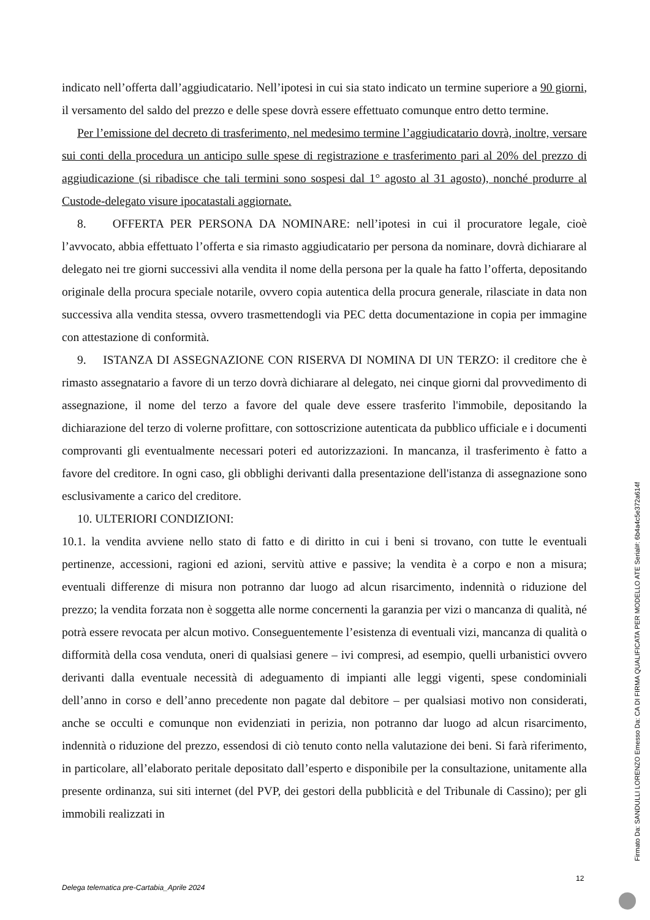indicato nell’offerta dall’aggiudicatario. Nell’ipotesi in cui sia stato indicato un termine superiore a 90 giorni, il versamento del saldo del prezzo e delle spese dovrà essere effettuato comunque entro detto termine.
Per l’emissione del decreto di trasferimento, nel medesimo termine l’aggiudicatario dovrà, inoltre, versare sui conti della procedura un anticipo sulle spese di registrazione e trasferimento pari al 20% del prezzo di aggiudicazione (si ribadisce che tali termini sono sospesi dal 1° agosto al 31 agosto), nonché produrre al Custode-delegato visure ipocatastali aggiornate.
8. OFFERTA PER PERSONA DA NOMINARE: nell’ipotesi in cui il procuratore legale, cioè l’avvocato, abbia effettuato l’offerta e sia rimasto aggiudicatario per persona da nominare, dovrà dichiarare al delegato nei tre giorni successivi alla vendita il nome della persona per la quale ha fatto l’offerta, depositando originale della procura speciale notarile, ovvero copia autentica della procura generale, rilasciate in data non successiva alla vendita stessa, ovvero trasmettendogli via PEC detta documentazione in copia per immagine con attestazione di conformità.
9. ISTANZA DI ASSEGNAZIONE CON RISERVA DI NOMINA DI UN TERZO: il creditore che è rimasto assegnatario a favore di un terzo dovrà dichiarare al delegato, nei cinque giorni dal provvedimento di assegnazione, il nome del terzo a favore del quale deve essere trasferito l'immobile, depositando la dichiarazione del terzo di volerne profittare, con sottoscrizione autenticata da pubblico ufficiale e i documenti comprovanti gli eventualmente necessari poteri ed autorizzazioni. In mancanza, il trasferimento è fatto a favore del creditore. In ogni caso, gli obblighi derivanti dalla presentazione dell'istanza di assegnazione sono esclusivamente a carico del creditore.
10. ULTERIORI CONDIZIONI:
10.1. la vendita avviene nello stato di fatto e di diritto in cui i beni si trovano, con tutte le eventuali pertinenze, accessioni, ragioni ed azioni, servitù attive e passive; la vendita è a corpo e non a misura; eventuali differenze di misura non potranno dar luogo ad alcun risarcimento, indennità o riduzione del prezzo; la vendita forzata non è soggetta alle norme concernenti la garanzia per vizi o mancanza di qualità, né potrà essere revocata per alcun motivo. Conseguentemente l’esistenza di eventuali vizi, mancanza di qualità o difformità della cosa venduta, oneri di qualsiasi genere – ivi compresi, ad esempio, quelli urbanistici ovvero derivanti dalla eventuale necessità di adeguamento di impianti alle leggi vigenti, spese condominiali dell’anno in corso e dell’anno precedente non pagate dal debitore – per qualsiasi motivo non considerati, anche se occulti e comunque non evidenziati in perizia, non potranno dar luogo ad alcun risarcimento, indennità o riduzione del prezzo, essendosi di ciò tenuto conto nella valutazione dei beni. Si farà riferimento, in particolare, all’elaborato peritale depositato dall’esperto e disponibile per la consultazione, unitamente alla presente ordinanza, sui siti internet (del PVP, dei gestori della pubblicità e del Tribunale di Cassino); per gli immobili realizzati in
12
Delega telematica pre-Cartabia_Aprile 2024
Firmato Da: SANDULLI LORENZO Emesso Da: CA DI FIRMA QUALIFICATA PER MODELLO ATE Serial#: 6b4a4c5e372a614f